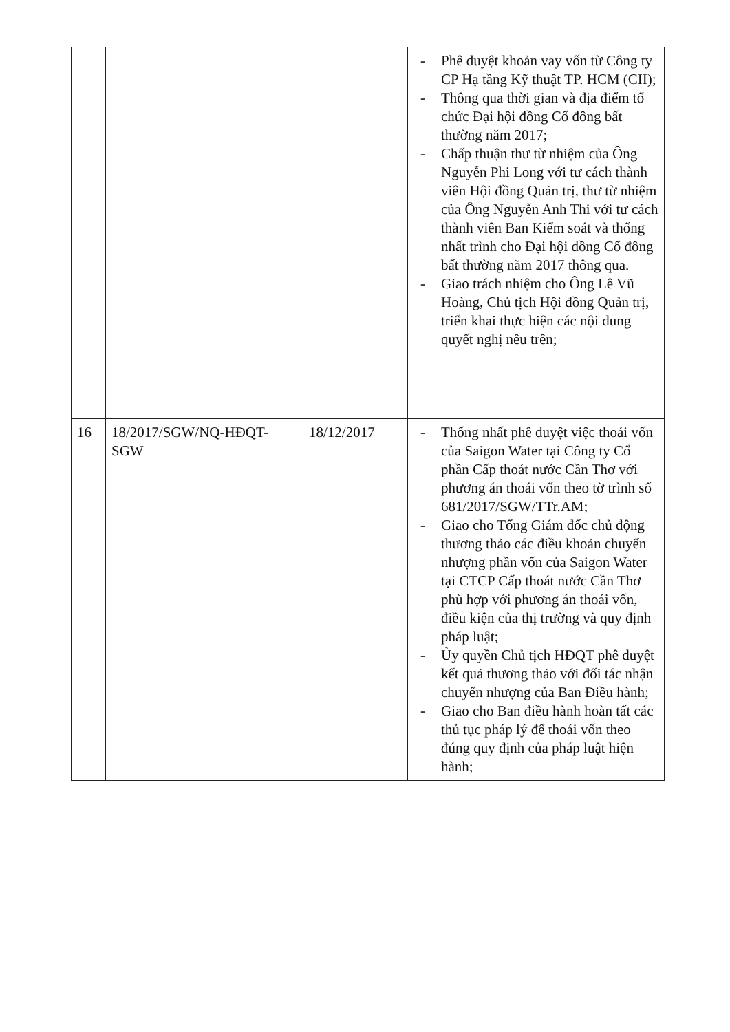| | | | - Phê duyệt khoản vay vốn từ Công ty CP Hạ tầng Kỹ thuật TP. HCM (CII); - Thông qua thời gian và địa điểm tổ chức Đại hội đồng Cổ đông bất thường năm 2017; - Chấp thuận thư từ nhiệm của Ông Nguyễn Phi Long với tư cách thành viên Hội đồng Quản trị, thư từ nhiệm của Ông Nguyễn Anh Thi với tư cách thành viên Ban Kiểm soát và thống nhất trình cho Đại hội dồng Cổ đông bất thường năm 2017 thông qua. - Giao trách nhiệm cho Ông Lê Vũ Hoàng, Chủ tịch Hội đồng Quản trị, triển khai thực hiện các nội dung quyết nghị nêu trên; |
| 16 | 18/2017/SGW/NQ-HĐQT-SGW | 18/12/2017 | - Thống nhất phê duyệt việc thoái vốn của Saigon Water tại Công ty Cổ phần Cấp thoát nước Cần Thơ với phương án thoái vốn theo tờ trình số 681/2017/SGW/TTr.AM; - Giao cho Tổng Giám đốc chủ động thương thảo các điều khoản chuyển nhượng phần vốn của Saigon Water tại CTCP Cấp thoát nước Cần Thơ phù hợp với phương án thoái vốn, điều kiện của thị trường và quy định pháp luật; - Ủy quyền Chủ tịch HĐQT phê duyệt kết quả thương thảo với đối tác nhận chuyển nhượng của Ban Điều hành; - Giao cho Ban điều hành hoàn tất các thủ tục pháp lý để thoái vốn theo đúng quy định của pháp luật hiện hành; |